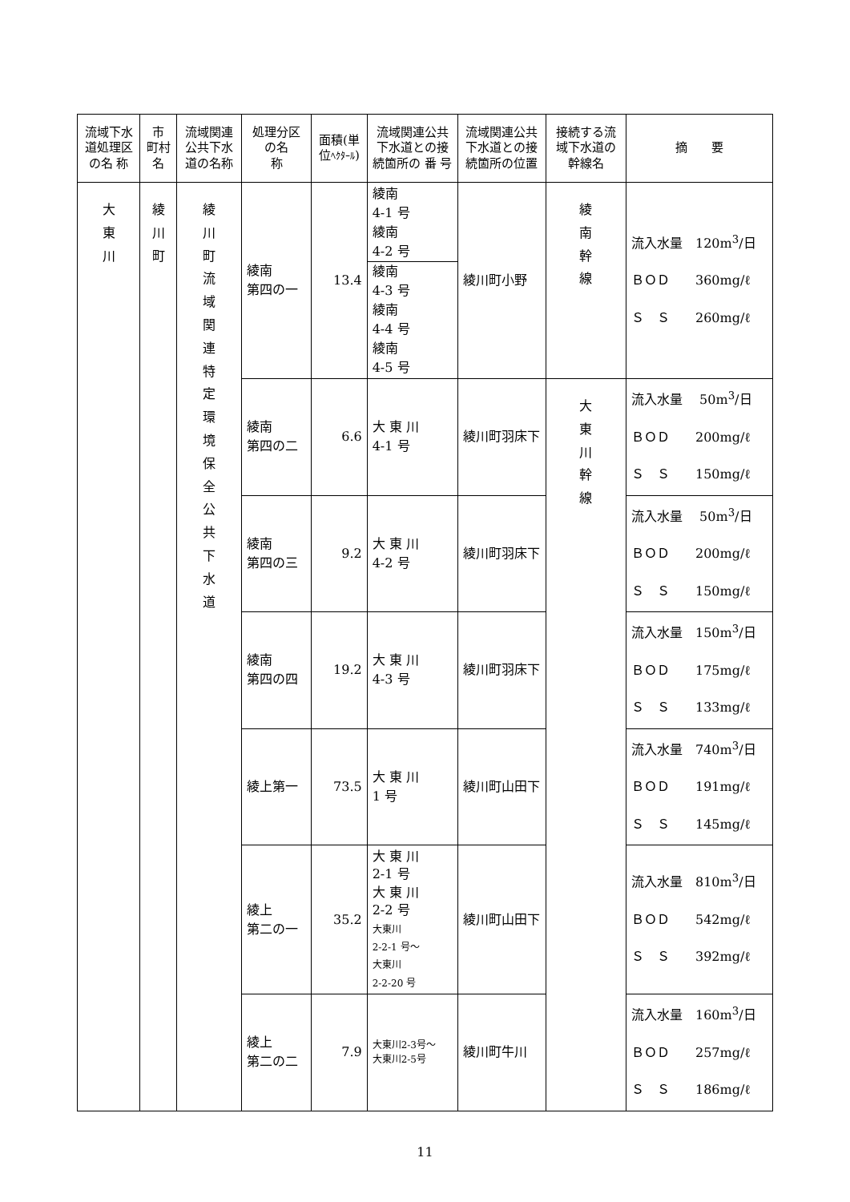| 流域下水道処理区の名 称 | 市 町村 名 | 流域関連公共下水道の名称 | 処理分区の名 称 | 面積(単位 ﾍｸﾀｰﾙ ) | 流域関連公共下水道との接続箇所の 番 号 | 流域関連公共下水道との接続箇所の位置 | 接続する流 域下水道の幹線名 | 摘 要 |
| --- | --- | --- | --- | --- | --- | --- | --- | --- |
| 大 東 川 | 綾 川 町 | 綾 川 町 流 域 関 連 特 定 環 境 保 全 公 共 下 水 道 | 綾南 第四の一 | 13.4 | 綾南 4-1 号 綾南 4-2 号 綾南 4-3 号 綾南 4-4 号 綾南 4-5 号 | 綾川町小野 | 綾 南 幹 線 | 流入水量 120m<sup>3</sup>/日 ＢＯＤ 360mg/ℓ Ｓ Ｓ 260mg/ℓ |
| | | | 綾南 第四の二 | 6.6 | 大 東 川 4-1 号 | 綾川町羽床下 | 大 東 川 幹 線 | 流入水量 50m<sup>3</sup>/日 ＢＯＤ 200mg/ℓ Ｓ Ｓ 150mg/ℓ |
| | | | 綾南 第四の三 | 9.2 | 大 東 川 4-2 号 | 綾川町羽床下 | | 流入水量 50m<sup>3</sup>/日 ＢＯＤ 200mg/ℓ Ｓ Ｓ 150mg/ℓ |
| | | | 綾南 第四の四 | 19.2 | 大 東 川 4-3 号 | 綾川町羽床下 | | 流入水量 150m<sup>3</sup>/日 ＢＯＤ 175mg/ℓ Ｓ Ｓ 133mg/ℓ |
| | | | 綾上第一 | 73.5 | 大 東 川 1 号 | 綾川町山田下 | | 流入水量 740m<sup>3</sup>/日 ＢＯＤ 191mg/ℓ Ｓ Ｓ 145mg/ℓ |
| | | | 綾上 第二の一 | 35.2 | 大 東 川 2-1 号 大 東 川 2-2 号 大東川 2-2-1 号～ 大東川 2-2-20 号 | 綾川町山田下 | | 流入水量 810m<sup>3</sup>/日 ＢＯＤ 542mg/ℓ Ｓ Ｓ 392mg/ℓ |
| | | | 綾上 第二の二 | 7.9 | 大東川2-3号～ 大東川2-5号 | 綾川町牛川 | | 流入水量 160m<sup>3</sup>/日 ＢＯＤ 257mg/ℓ Ｓ Ｓ 186mg/ℓ |
11